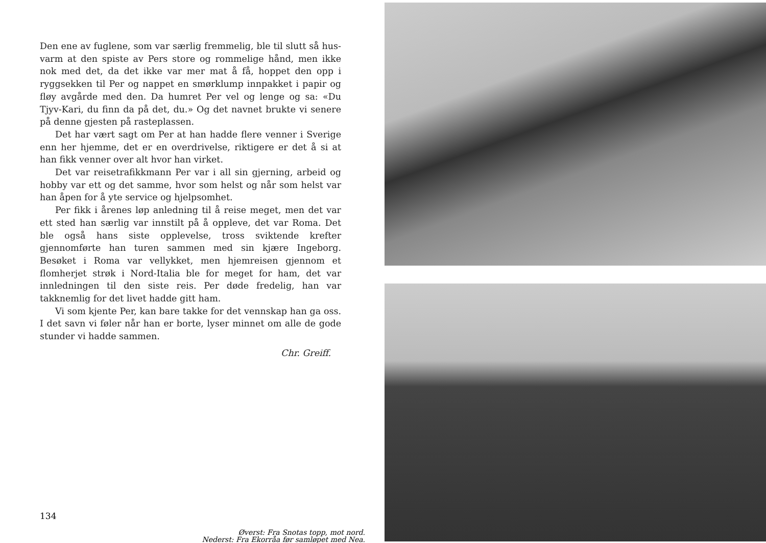Den ene av fuglene, som var særlig fremmelig, ble til slutt så hus­varm at den spiste av Pers store og rommelige hånd, men ikke nok med det, da det ikke var mer mat å få, hoppet den opp i ryggsekken til Per og nappet en smørklump innpakket i papir og fløy avgårde med den. Da humret Per vel og lenge og sa: «Du Tjyv-Kari, du finn da på det, du.» Og det navnet brukte vi senere på denne gjesten på rasteplassen.
Det har vært sagt om Per at han hadde flere venner i Sverige enn her hjemme, det er en overdrivelse, riktigere er det å si at han fikk venner over alt hvor han virket.
Det var reisetrafikkmann Per var i all sin gjerning, arbeid og hobby var ett og det samme, hvor som helst og når som helst var han åpen for å yte service og hjelpsomhet.
Per fikk i årenes løp anledning til å reise meget, men det var ett sted han særlig var innstilt på å oppleve, det var Roma. Det ble også hans siste opplevelse, tross sviktende krefter gjennomførte han turen sammen med sin kjære Ingeborg. Besøket i Roma var vellykket, men hjemreisen gjennom et flomherjet strøk i Nord-Italia ble for meget for ham, det var innledningen til den siste reis. Per døde fredelig, han var takknemlig for det livet hadde gitt ham.
Vi som kjente Per, kan bare takke for det vennskap han ga oss. I det savn vi føler når han er borte, lyser minnet om alle de gode stunder vi hadde sammen.
Chr. Greiff.
134
Øverst: Fra Snotas topp, mot nord.
Nederst: Fra Ekorråa før samløpet med Nea.